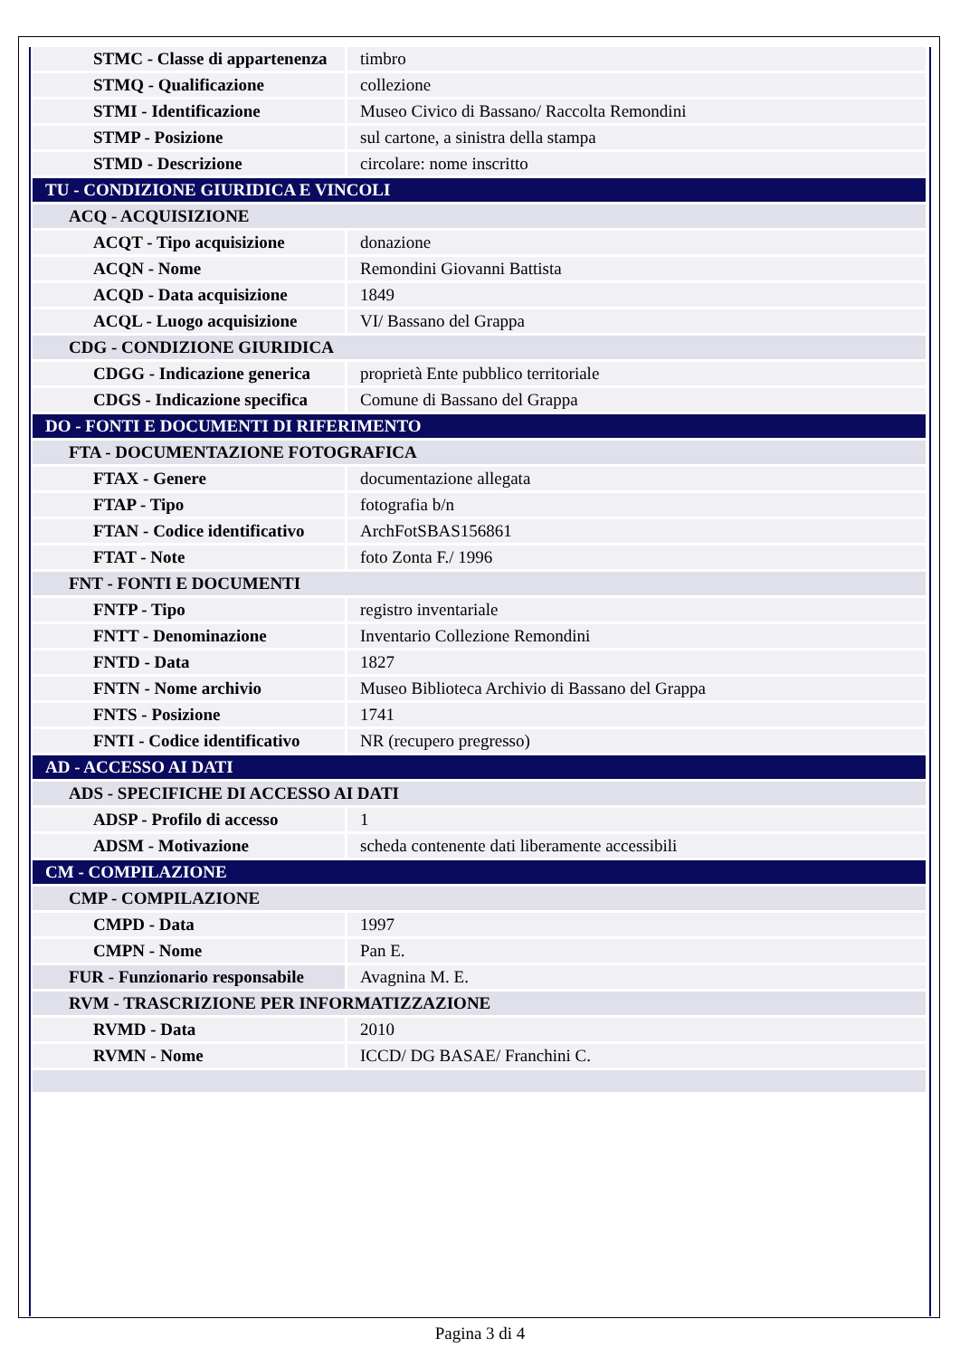| STMC - Classe di appartenenza | timbro |
| STMQ - Qualificazione | collezione |
| STMI - Identificazione | Museo Civico di Bassano/ Raccolta Remondini |
| STMP - Posizione | sul cartone, a sinistra della stampa |
| STMD - Descrizione | circolare: nome inscritto |
| TU - CONDIZIONE GIURIDICA E VINCOLI | |
| ACQ - ACQUISIZIONE | |
| ACQT - Tipo acquisizione | donazione |
| ACQN - Nome | Remondini Giovanni Battista |
| ACQD - Data acquisizione | 1849 |
| ACQL - Luogo acquisizione | VI/ Bassano del Grappa |
| CDG - CONDIZIONE GIURIDICA | |
| CDGG - Indicazione generica | proprietà Ente pubblico territoriale |
| CDGS - Indicazione specifica | Comune di Bassano del Grappa |
| DO - FONTI E DOCUMENTI DI RIFERIMENTO | |
| FTA - DOCUMENTAZIONE FOTOGRAFICA | |
| FTAX - Genere | documentazione allegata |
| FTAP - Tipo | fotografia b/n |
| FTAN - Codice identificativo | ArchFotSBAS156861 |
| FTAT - Note | foto Zonta F./ 1996 |
| FNT - FONTI E DOCUMENTI | |
| FNTP - Tipo | registro inventariale |
| FNTT - Denominazione | Inventario Collezione Remondini |
| FNTD - Data | 1827 |
| FNTN - Nome archivio | Museo Biblioteca Archivio di Bassano del Grappa |
| FNTS - Posizione | 1741 |
| FNTI - Codice identificativo | NR (recupero pregresso) |
| AD - ACCESSO AI DATI | |
| ADS - SPECIFICHE DI ACCESSO AI DATI | |
| ADSP - Profilo di accesso | 1 |
| ADSM - Motivazione | scheda contenente dati liberamente accessibili |
| CM - COMPILAZIONE | |
| CMP - COMPILAZIONE | |
| CMPD - Data | 1997 |
| CMPN - Nome | Pan E. |
| FUR - Funzionario responsabile | Avagnina M. E. |
| RVM - TRASCRIZIONE PER INFORMATIZZAZIONE | |
| RVMD - Data | 2010 |
| RVMN - Nome | ICCD/ DG BASAE/ Franchini C. |
Pagina 3 di 4